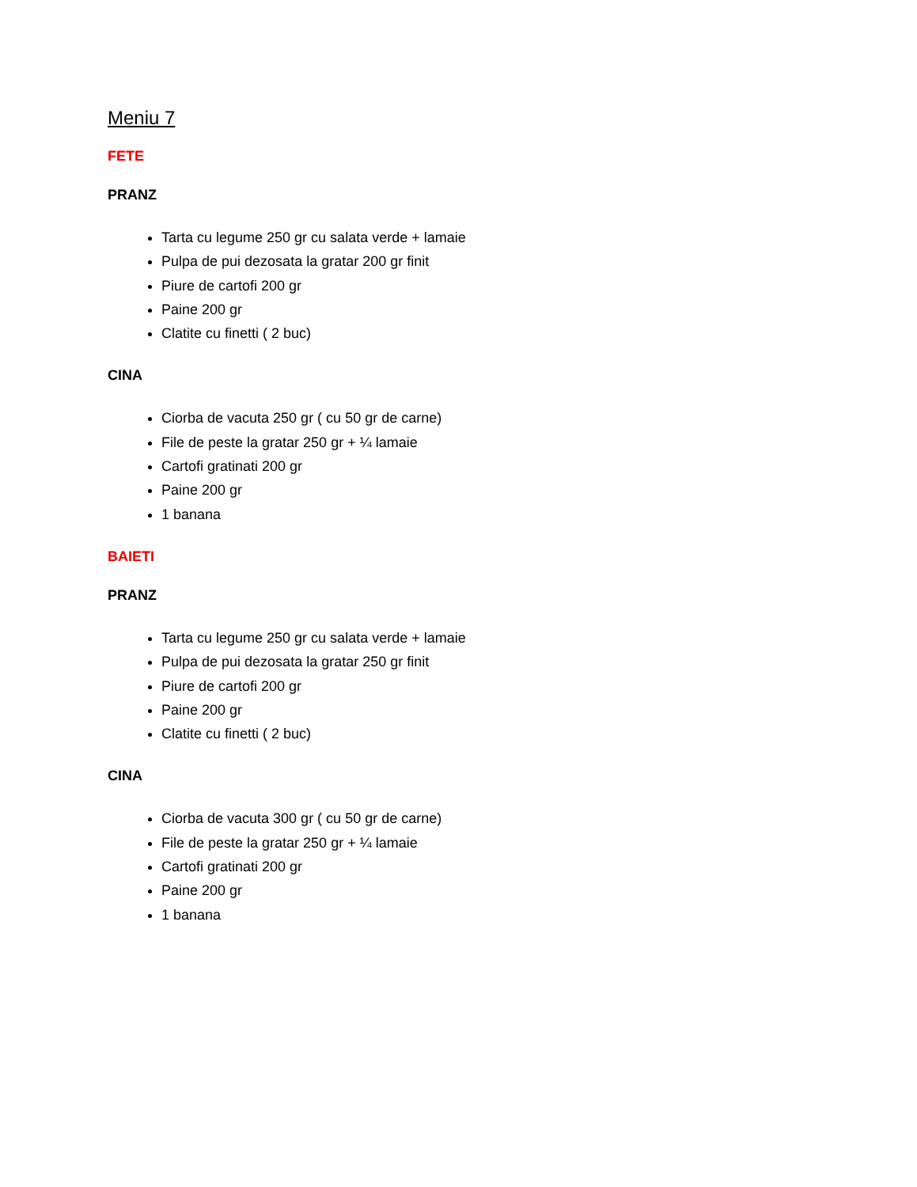Meniu 7
FETE
PRANZ
Tarta cu legume 250 gr cu salata verde + lamaie
Pulpa de pui dezosata la gratar 200 gr finit
Piure de cartofi 200 gr
Paine 200 gr
Clatite cu finetti ( 2 buc)
CINA
Ciorba de vacuta 250 gr ( cu 50 gr de carne)
File de peste la gratar 250 gr + ¼ lamaie
Cartofi gratinati 200 gr
Paine 200 gr
1 banana
BAIETI
PRANZ
Tarta cu legume 250 gr cu salata verde + lamaie
Pulpa de pui dezosata la gratar 250 gr finit
Piure de cartofi 200 gr
Paine 200 gr
Clatite cu finetti ( 2 buc)
CINA
Ciorba de vacuta 300 gr ( cu 50 gr de carne)
File de peste la gratar 250 gr + ¼ lamaie
Cartofi gratinati 200 gr
Paine 200 gr
1 banana